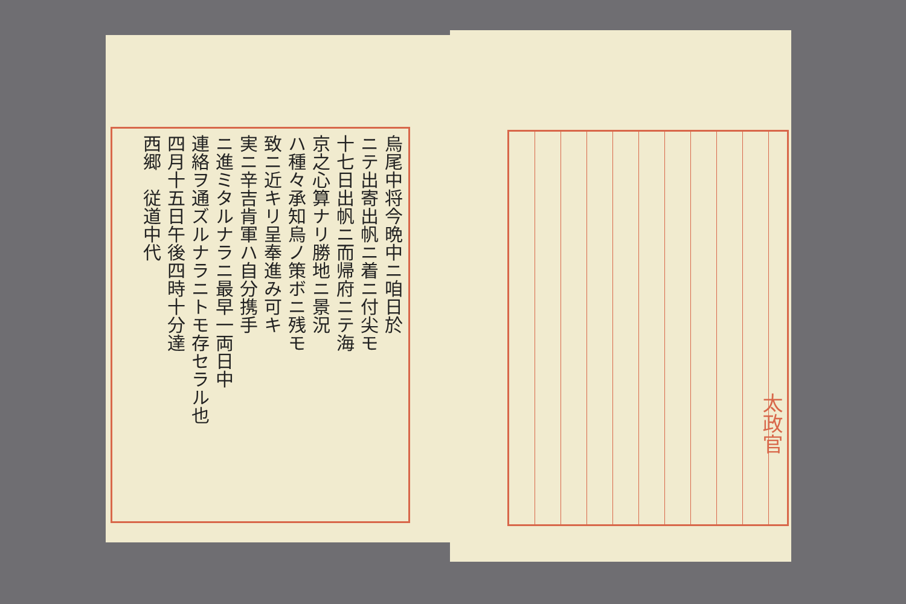烏尾中将今晩中ニ咱日於
ニテ出寄出帆ニ着ニ付尖モ
十七日出帆ニ而帰府ニテ海
京之心算ナリ勝地ニ景況
ハ種々承知烏ノ策ボニ残モ
致ニ近キリ呈奉進み可キ
実ニ辛吉肯軍ハ自分携手
ニ進ミタルナラニ最早一両日中
連絡ヲ通ズルナラニトモ存セラル也
四月十五日午後四時十分達
西郷　従道中代
太政官